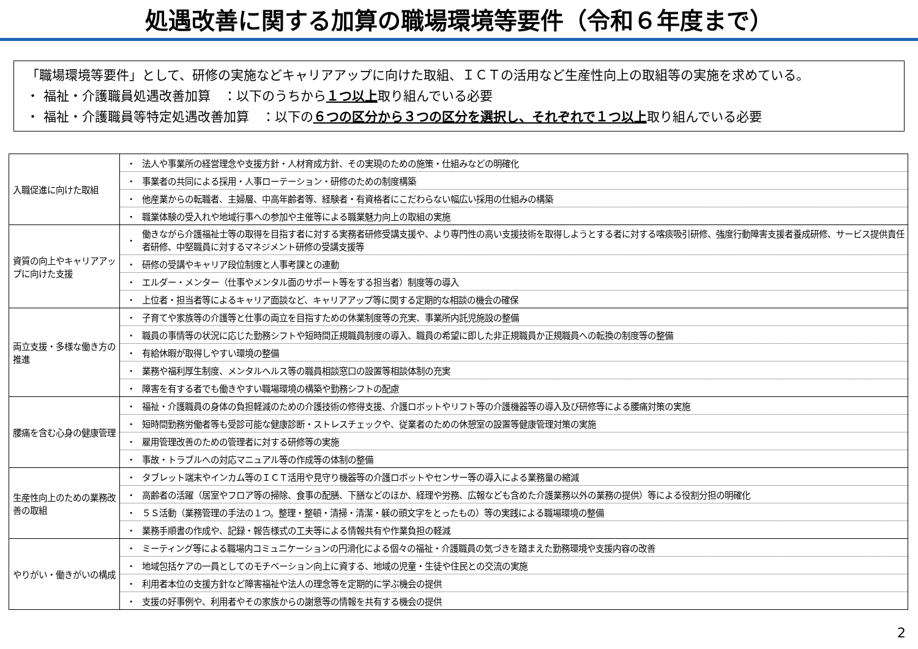処遇改善に関する加算の職場環境等要件（令和６年度まで）
「職場環境等要件」として、研修の実施などキャリアアップに向けた取組、ＩＣＴの活用など生産性向上の取組等の実施を求めている。
・ 福祉・介護職員処遇改善加算　：以下のうちから１つ以上取り組んでいる必要
・ 福祉・介護職員等特定処遇改善加算　：以下の６つの区分から３つの区分を選択し、それぞれで１つ以上取り組んでいる必要
| 入職促進に向けた取組 | ・ 法人や事業所の経営理念や支援方針・人材育成方針、その実現のための施策・仕組みなどの明確化 ・ 事業者の共同による採用・人事ローテーション・研修のための制度構築 ・ 他産業からの転職者、主婦層、中高年齢者等、経験者・有資格者にこだわらない幅広い採用の仕組みの構築 ・ 職業体験の受入れや地域行事への参加や主催等による職業魅力向上の取組の実施 |
| 資質の向上やキャリアアップに向けた支援 | ・ 働きながら介護福祉士等の取得を目指す者に対する実務者研修受講支援や、より専門性の高い支援技術を取得しようとする者に対する喀痰吸引研修、強度行動障害支援者養成研修、サービス提供責任者研修、中堅職員に対するマネジメント研修の受講支援等 ・ 研修の受講やキャリア段位制度と人事考課との連動 ・ エルダー・メンター（仕事やメンタル面のサポート等をする担当者）制度等の導入 ・ 上位者・担当者等によるキャリア面談など、キャリアアップ等に関する定期的な相談の機会の確保 |
| 両立支援・多様な働き方の推進 | ・ 子育てや家族等の介護等と仕事の両立を目指すための休業制度等の充実、事業所内託児施設の整備 ・ 職員の事情等の状況に応じた勤務シフトや短時間正規職員制度の導入、職員の希望に即した非正規職員か正規職員への転換の制度等の整備 ・ 有給休暇が取得しやすい環境の整備 ・ 業務や福利厚生制度、メンタルヘルス等の職員相談窓口の設置等相談体制の充実 ・ 障害を有する者でも働きやすい職場環境の構築や勤務シフトの配慮 |
| 腰痛を含む心身の健康管理 | ・ 福祉・介護職員の身体の負担軽減のための介護技術の修得支援、介護ロボットやリフト等の介護機器等の導入及び研修等による腰痛対策の実施 ・ 短時間勤務労働者等も受診可能な健康診断・ストレスチェックや、従業者のための休憩室の設置等健康管理対策の実施 ・ 雇用管理改善のための管理者に対する研修等の実施 ・ 事故・トラブルへの対応マニュアル等の作成等の体制の整備 |
| 生産性向上のための業務改善の取組 | ・ タブレット端末やインカム等のＩＣＴ活用や見守り機器等の介護ロボットやセンサー等の導入による業務量の縮減 ・ 高齢者の活躍（居室やフロア等の掃除、食事の配膳、下膳などのほか、経理や労務、広報なども含めた介護業務以外の業務の提供）等による役割分担の明確化 ・ ５Ｓ活動（業務管理の手法の１つ。整理・整頓・清掃・清潔・躾の頭文字をとったもの）等の実践による職場環境の整備 ・ 業務手順書の作成や、記録・報告様式の工夫等による情報共有や作業負担の軽減 |
| やりがい・働きがいの構成 | ・ ミーティング等による職場内コミュニケーションの円滑化による個々の福祉・介護職員の気づきを踏まえた勤務環境や支援内容の改善 ・ 地域包括ケアの一員としてのモチベーション向上に資する、地域の児童・生徒や住民との交流の実施 ・ 利用者本位の支援方針など障害福祉や法人の理念等を定期的に学ぶ機会の提供 ・ 支援の好事例や、利用者やその家族からの謝意等の情報を共有する機会の提供 |
2